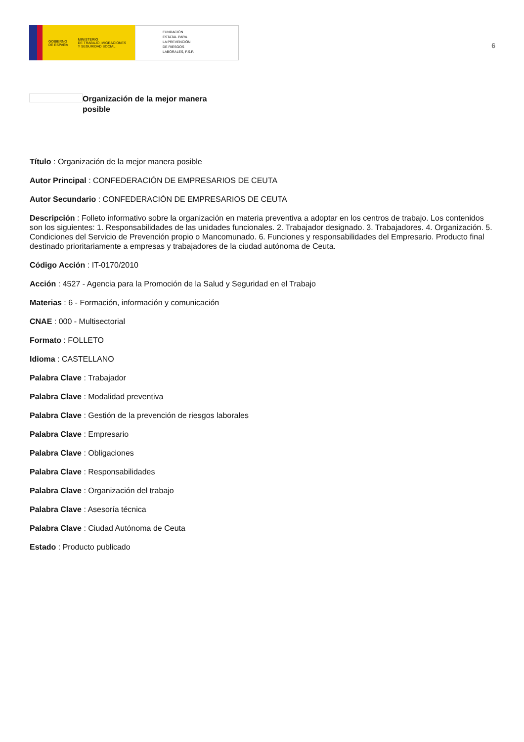GOBIERNO
DE ESPAÑA MINISTERIO
DE TRABAJO, MIGRACIONES
Y SEGURIDAD SOCIAL
FUNDACIÓN
ESTATAL PARA
LA PREVENCIÓN
DE RIESGOS
LABORALES, F.S.P.
6
Organización de la mejor manera posible
Título : Organización de la mejor manera posible
Autor Principal : CONFEDERACIÓN DE EMPRESARIOS DE CEUTA
Autor Secundario : CONFEDERACIÓN DE EMPRESARIOS DE CEUTA
Descripción : Folleto informativo sobre la organización en materia preventiva a adoptar en los centros de trabajo. Los contenidos son los siguientes: 1. Responsabilidades de las unidades funcionales. 2. Trabajador designado. 3. Trabajadores. 4. Organización. 5. Condiciones del Servicio de Prevención propio o Mancomunado. 6. Funciones y responsabilidades del Empresario. Producto final destinado prioritariamente a empresas y trabajadores de la ciudad autónoma de Ceuta.
Código Acción : IT-0170/2010
Acción : 4527 - Agencia para la Promoción de la Salud y Seguridad en el Trabajo
Materias : 6 - Formación, información y comunicación
CNAE : 000 - Multisectorial
Formato : FOLLETO
Idioma : CASTELLANO
Palabra Clave : Trabajador
Palabra Clave : Modalidad preventiva
Palabra Clave : Gestión de la prevención de riesgos laborales
Palabra Clave : Empresario
Palabra Clave : Obligaciones
Palabra Clave : Responsabilidades
Palabra Clave : Organización del trabajo
Palabra Clave : Asesoría técnica
Palabra Clave : Ciudad Autónoma de Ceuta
Estado : Producto publicado